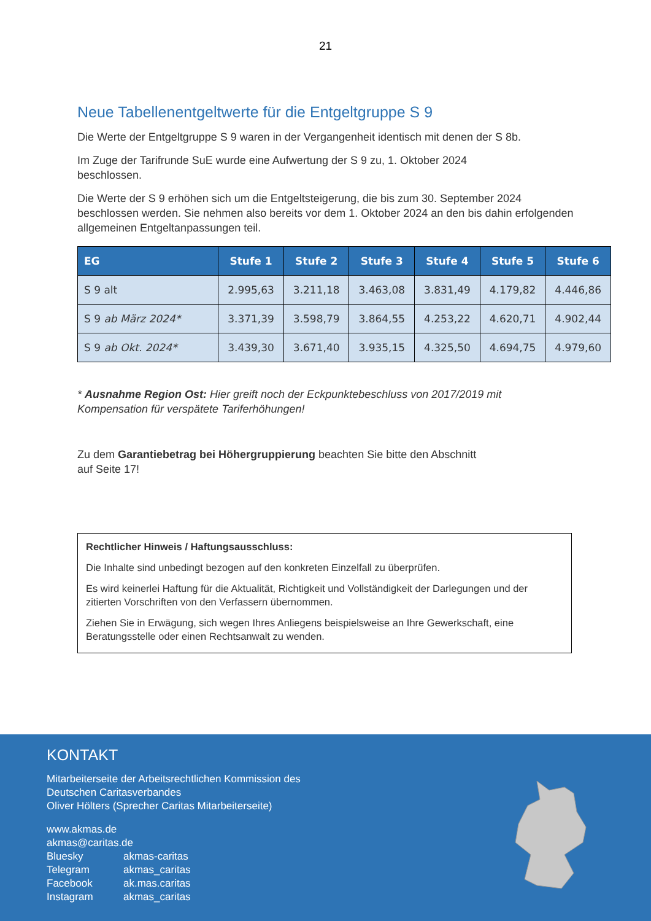21
Neue Tabellenentgeltwerte für die Entgeltgruppe S 9
Die Werte der Entgeltgruppe S 9 waren in der Vergangenheit identisch mit denen der S 8b.
Im Zuge der Tarifrunde SuE wurde eine Aufwertung der S 9 zu, 1. Oktober 2024
beschlossen.
Die Werte der S 9 erhöhen sich um die Entgeltsteigerung, die bis zum 30. September 2024 beschlossen werden. Sie nehmen also bereits vor dem 1. Oktober 2024 an den bis dahin erfolgenden allgemeinen Entgeltanpassungen teil.
| EG | Stufe 1 | Stufe 2 | Stufe 3 | Stufe 4 | Stufe 5 | Stufe 6 |
| --- | --- | --- | --- | --- | --- | --- |
| S 9 alt | 2.995,63 | 3.211,18 | 3.463,08 | 3.831,49 | 4.179,82 | 4.446,86 |
| S 9 ab März 2024* | 3.371,39 | 3.598,79 | 3.864,55 | 4.253,22 | 4.620,71 | 4.902,44 |
| S 9 ab Okt. 2024* | 3.439,30 | 3.671,40 | 3.935,15 | 4.325,50 | 4.694,75 | 4.979,60 |
* Ausnahme Region Ost: Hier greift noch der Eckpunktebeschluss von 2017/2019 mit Kompensation für verspätete Tariferhöhungen!
Zu dem Garantiebetrag bei Höhergruppierung beachten Sie bitte den Abschnitt
auf Seite 17!
Rechtlicher Hinweis / Haftungsausschluss:
Die Inhalte sind unbedingt bezogen auf den konkreten Einzelfall zu überprüfen.
Es wird keinerlei Haftung für die Aktualität, Richtigkeit und Vollständigkeit der Darlegungen und der zitierten Vorschriften von den Verfassern übernommen.
Ziehen Sie in Erwägung, sich wegen Ihres Anliegens beispielsweise an Ihre Gewerkschaft, eine Beratungsstelle oder einen Rechtsanwalt zu wenden.
KONTAKT
Mitarbeiterseite der Arbeitsrechtlichen Kommission des
Deutschen Caritasverbandes
Oliver Hölters (Sprecher Caritas Mitarbeiterseite)
www.akmas.de
akmas@caritas.de
Bluesky akmas-caritas
Telegram akmas_caritas
Facebook ak.mas.caritas
Instagram akmas_caritas